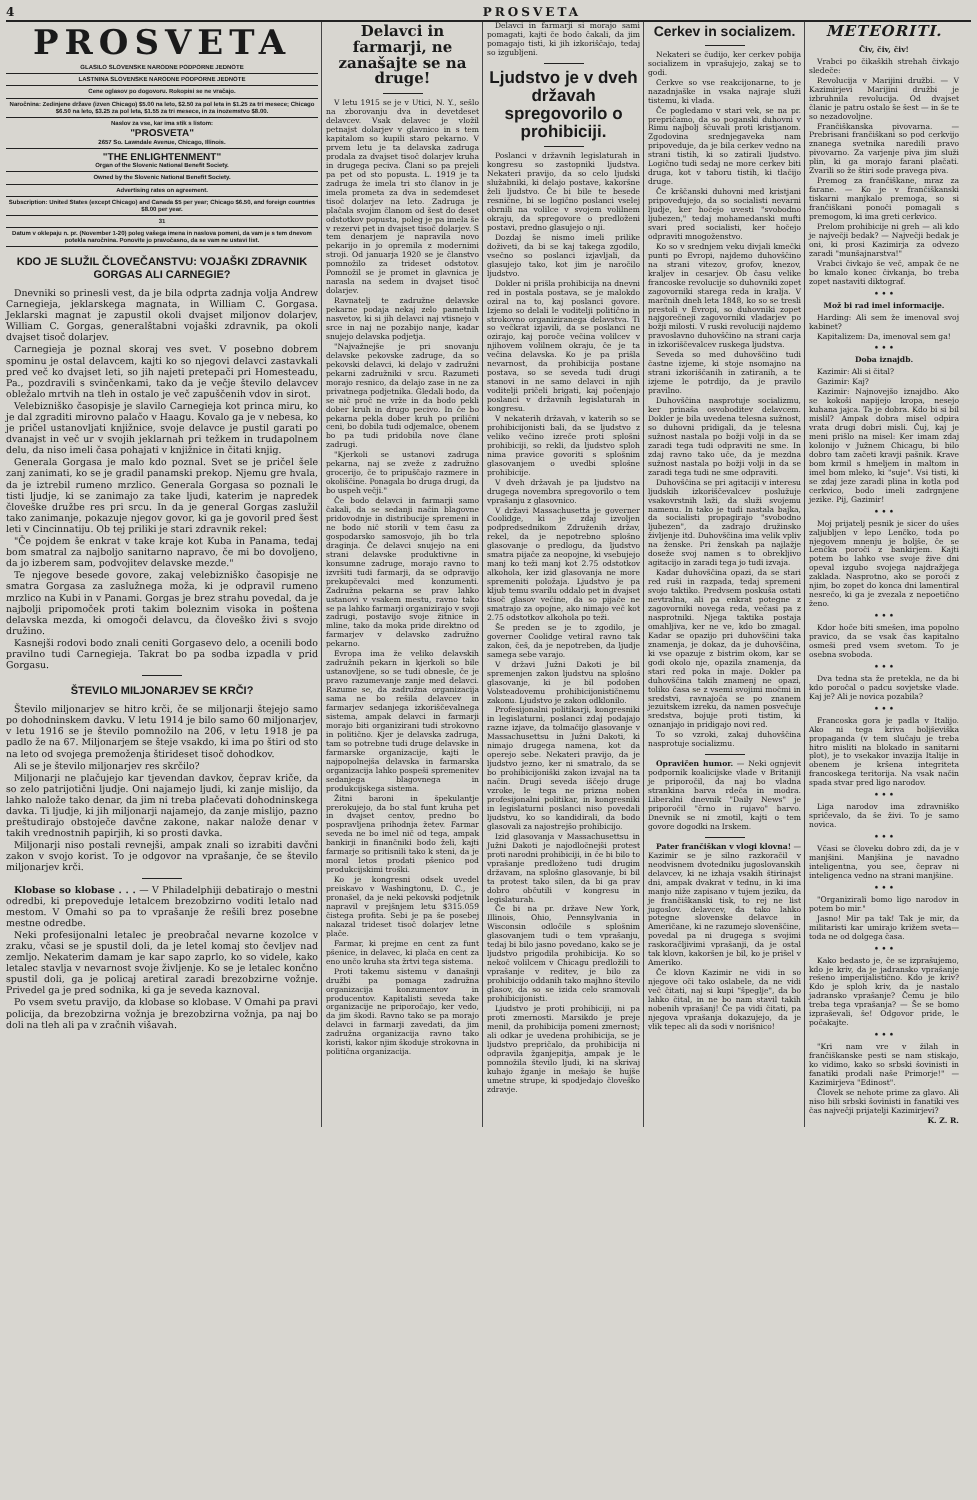4 PROSVETA
PROSVETA
GLASILO SLOVENSKE NARODNE PODPORNE JEDNOTE
LASTNINA SLOVENSKE NARODNE PODPORNE JEDNOTE
Cene oglasov po dogovoru. Rokopisi se ne vračajo.
Naročnina: Zedinjene države (izven Chicago) $5.00 na leto, $2.50 za pol leta in $1.25 za tri mesece; Chicago $6.50 na leto, $3.25 za pol leta, $1.55 za tri mesece, in za inozemstvo $8.00.
Naslov za vse, kar ima stik s listom:
"PROSVETA"
2657 So. Lawndale Avenue, Chicago, Illinois.
"THE ENLIGHTENMENT"
Organ of the Slovenic National Benefit Society.
Owned by the Slovenic National Benefit Society.
Advertising rates on agreement.
Subscription: United States (except Chicago) and Canada $5 per year; Chicago $6.50, and foreign countries $8.00 per year.
31
Datum v oklepaju n. pr. (November 1-20) poleg vašega imena in naslova pomeni, da vam je s tem dnevom potekla naročnina. Ponovite jo pravočasno, da se vam ne ustavi list.
KDO JE SLUŽIL ČLOVEČANSTVU: VOJAŠKI ZDRAVNIK GORGAS ALI CARNEGIE?
Dnevniki so prinesli vest, da je bila odprta zadnja volja Andrew Carnegieja, jeklarskega magnata, in William C. Gorgasa. Jeklarski magnat je zapustil okoli dvajset miljonov dolarjev, William C. Gorgas, generalštabni vojaški zdravnik, pa okoli dvajset tisoč dolarjev.
Carnegieja je poznal skoraj ves svet. V posebno dobrem spominu je ostal delavcem, kajti ko so njegovi delavci zastavkali pred več ko dvajset leti, so jih najeti pretepači pri Homesteadu, Pa., pozdravili s svinčenkami, tako da je večje število delavcev obležalo mrtvih na tleh in ostalo je več zapuščenih vdov in sirot.
Velebizniško časopisje je slavilo Carnegieja kot princa miru, ko je dal zgraditi mirovno palačo v Haagu. Kovalo ga je v nebesa, ko je pričel ustanovljati knjižnice, svoje delavce je pustil garati po dvanajst in več ur v svojih jeklarnah pri težkem in trudapolnem delu, da niso imeli časa pohajati v knjižnice in čitati knjig.
Generala Gorgasa je malo kdo poznal. Svet se je pričel šele zanj zanimati, ko se je gradil panamski prekop. Njemu gre hvala, da je iztrebil rumeno mrzlico. Generala Gorgasa so poznali le tisti ljudje, ki se zanimajo za take ljudi, katerim je napredek človeške družbe res pri srcu. In da je general Gorgas zaslužil tako zanimanje, pokazuje njegov govor, ki ga je govoril pred šest leti v Cincinnatiju. Ob tej priliki je stari zdravnik rekel:
"Če pojdem še enkrat v take kraje kot Kuba in Panama, tedaj bom smatral za najboljo sanitarno napravo, če mi bo dovoljeno, da jo izberem sam, podvojitev delavske mezde."
Te njegove besede govore, zakaj velebizniško časopisje ne smatra Gorgasa za zaslužnega moža, ki je odpravil rumeno mrzlico na Kubi in v Panami. Gorgas je brez strahu povedal, da je najbolji pripomoček proti takim boleznim visoka in poštena delavska mezda, ki omogoči delavcu, da človeško živi s svojo družino.
Kasnejši rodovi bodo znali ceniti Gorgasevo delo, a ocenili bodo pravilno tudi Carnegieja. Takrat bo pa sodba izpadla v prid Gorgasu.
ŠTEVILO MILJONARJEV SE KRČI?
Število miljonarjev se hitro krči, če se miljonarji štejejo samo po dohodninskem davku. V letu 1914 je bilo samo 60 miljonarjev, v letu 1916 se je število pomnožilo na 206, v letu 1918 je pa padlo že na 67. Miljonarjem se šteje vsakdo, ki ima po štiri od sto na leto od svojega premoženja štirideset tisoč dohodkov.
Ali se je število miljonarjev res skrčilo?
Miljonarji ne plačujejo kar tjevendan davkov, čeprav kriče, da so zelo patrijotični ljudje. Oni najamejo ljudi, ki zanje mislijo, da lahko naložе tako denar, da jim ni treba plačevati dohodninskega davka. Ti ljudje, ki jih miljonarji najamejo, da zanje mislijo, pazno preštudirajo obstoječe davčne zakone, nakar naložе denar v takih vrednostnih papirjih, ki so prosti davka.
Miljonarji niso postali revnejši, ampak znali so izrabiti davčni zakon v svojo korist. To je odgovor na vprašanje, če se število miljonarjev krči.
Klobase so klobase . . . — V Philadelphiji debatirajo o mestni odredbi, ki prepoveduje letalcem brezobzirno voditi letalo nad mestom. V Omahi so pa to vprašanje že rešili brez posebne mestne odredbe.
Neki profesijonalni letalec je preobračal nevarne kozolce v zraku, včasi se je spustil doli, da je letel komaj sto čevljev nad zemljo. Nekaterim damam je kar sapo zaprlo, ko so videle, kako letalec stavlja v nevarnost svoje življenje. Ko se je letalec končno spustil doli, ga je policaj aretiral zaradi brezobzirne vožnje. Privedel ga je pred sodnika, ki ga je seveda kaznoval.
Po vsem svetu pravijo, da klobase so klobase. V Omahi pa pravi policija, da brezobzirna vožnja je brezobzirna vožnja, pa naj bo doli na tleh ali pa v zračnih višavah.
Delavci in farmarji, ne zanašajte se na druge!
V letu 1915 se je v Utici, N. Y., sešlo na zborovanju dva in devetdeset delavcev. Vsak delavec je vložil petnajst dolarjev v glavnico in s tem kapitalom so kupili staro pekarno. V prvem letu je ta delavska zadruga prodala za dvajset tisoč dolarjev kruha in drugega peciva. Člani so pa prejeli pa pet od sto popusta. L. 1919 je ta zadruga že imela tri sto članov in je imela prometa za dva in sedemdeset tisoč dolarjev na leto. Zadruga je plačala svojim članom od šest do deset odstotkov popusta, poleg je pa imela še v rezervi pet in dvajset tisoč dolarjev. S tem denarjem je napravila novo pekarijo in jo opremila z modernimi stroji. Od januarja 1920 se je članstvo pomnožilo za trideset odstotov. Pomnožil se je promet in glavnica je narasla na sedem in dvajset tisoč dolarjev.
Ravnatelj te zadružne delavske pekarne podaja nekaj zelo pametnih nasvetov, ki si jih delavci naj vtisnejo v srce in naj ne pozabijo nanje, kadar snujejo delavska podjetja.
"Najvažnejše je pri snovanju delavske pekovske zadruge, da so pekovski delavci, ki delajo v zadružni pekarni zadružniki v srcu. Razumeti morajo resnico, da delajo zase in ne za privatnega podjetnika. Gledali bodo, da se nič proč ne vrže in da bodo pekli dober kruh in drugo pecivo. In če bo pekarna pekla dober kruh po prilični ceni, bo dobila tudi odjemalce, obenem bo pa tudi pridobila nove člane zadrugi.
"Kjerkoli se ustanovi zadruga pekarna, naj se zveže z zadružno grocerijo, če to pripuščajo razmere in okoliščine. Ponagala bo druga drugi, da bo uspeh večji."
Če bodo delavci in farmarji samo čakali, da se sedanji način blagovne pridovodnje in distribucije spremeni in ne bodo nič storili v tem času za gospodarsko samosvojo, jih bo trla draginja. Če delavci snujejo na eni strani delavske produktivne in konsumne zadruge, morajo ravno to izvršiti tudi farmarji, da se odpravijo prekupčevalci med konzumenti. Zadružna pekarna se prav lahko ustanovi v vsakem mestu, ravno tako se pa lahko farmarji organizirajo v svoji zadrugi, postavijo svoje žitnice in mline, tako da moka pride direktno od farmarjev v delavsko zadružno pekarno.
Evropa ima že veliko delavskih zadružnih pekarn in kjerkoli so bile ustanovljene, so se tudi obnesle, če je pravo razumevanje zanje med delavci. Razume se, da zadružna organizacija sama ne bo rešila delavcev in farmarjev sedanjega izkoriščevalnega sistema, ampak delavci in farmarji morajo biti organizirani tudi strokovno in politično. Kjer je delavska zadruga, tam so potrebne tudi druge delavske in farmarske organizacije, kajti le najpopolnejša delavska in farmarska organizacija lahko pospeši spremenitev sedanjega blagovnega in produkcijskega sistema.
Žitni baroni in špekulantje prerokujejo, da bo stal funt kruha pet in dvajset centov, predno bo pospravljena prihodnja žetev. Farmar seveda ne bo imel nič od tega, ampak bankirji in finančniki bodo želi, kajti farmarje so pritisnili tako k steni, da je moral letos prodati pšenico pod produkcijskimi troški.
Ko je kongresni odsek uvedel preiskavo v Washingtonu, D. C., je pronašel, da je neki pekovski podjetnik napravil v prejšnjem letu $315.059 čistega profita. Sebi je pa še posebej nakazal trideset tisoč dolarjev letne plače.
Farmar, ki prejme en cent za funt pšenice, in delavec, ki plača en cent za eno unčo kruha sta žrtvi tega sistema.
Proti takemu sistemu v današnji družbi pa pomaga zadružna organizacija konzumentov in producentov. Kapitalisti seveda take organizacije ne priporočajo, ker vedo, da jim škodi. Ravno tako se pa morajo delavci in farmarji zavedati, da jim zadružna organizacija ravno tako koristi, kakor njim škoduje strokovna in politična organizacija.
Delavci in farmarji si morajo sami pomagati, kajti če bodo čakali, da jim pomagajo tisti, ki jih izkoriščajo, tedaj so izgubljeni.
Ljudstvo je v dveh državah spregovorilo o prohibiciji.
Poslanci v državnih legislaturah in kongresu so zastopniki ljudstva. Nekateri pravijo, da so celo ljudski služabniki, ki delajo postave, kakoršne želi ljudstvo. Če bi bile te besede resnične, bi se logično poslanci vselej obrnili na volilce v svojem volilnem okraju, da spregovore o predloženi postavi, predno glasujejo o nji.
Dozdaj še nismo imeli prilike doživeti, da bi se kaj takega zgodilo, vsečno so poslanci izjavljali, da glasujejo tako, kot jim je naročilo ljudstvo.
Dokler ni prišla prohibicija na dnevni red in postala postava, se je malokdo oziral na to, kaj poslanci govore. Izjemo so delali le voditelji politično in strokovno organiziranega delavstva. Ti so večkrat izjavili, da se poslanci ne ozirajo, kaj poroče večina volilcev v njihovem volilnem okraju, če je ta večina delavska. Ko je pa prišla nevarnost, da prohibicija postane postava, so se seveda tudi drugi stanovi in ne samo delavci in njih voditelji pričeli brigati, kaj počenjajo poslanci v državnih legislaturah in kongresu.
V nekaterih državah, v katerih so se prohibicijonisti bali, da se ljudstvo z veliko večino izreče proti splošni prohibiciji, so rekli, da ljudstvo sploh nima pravice govoriti s splošnim glasovanjem o uvedbi splošne prohibicije.
V dveh državah je pa ljudstvo na drugega novembra spregovorilo o tem vprašanju z glasovnico.
V državi Massachusetta je governer Coolidge, ki je zdaj izvoljen podpredsednikom Združenih držav, rekel, da je nepotrebno splošno glasovanje o predlogu, da ljudstvo smatra pijače za neopojne, ki vsebujejo manj ko teži manj kot 2.75 odstotkov alkohola, ker izid glasovanja ne more spremeniti položaja. Ljudstvo je pa kljub temu svarilu oddalo pet in dvajset tisoč glasov večine, da so pijače ne smatrajo za opojne, ako nimajo več kot 2.75 odstotkov alkohola po teži.
Še preden se je to zgodilo, je governer Coolidge vetiral ravno tak zakon, češ, da je nepotreben, da ljudje samega sebe varajo.
V državi Južni Dakoti je bil spremenjen zakon ljudstvu na splošno glasovanje, ki je bil podoben Volsteadovemu prohibicijonističnemu zakonu. Ljudstvo je zakon odklonilo.
Profesijonalni politikarji, kongresniki in legislaturni, poslanci zdaj podajajo razne izjave, da tolmačijo glasovanje v Massachusettsu in Južni Dakoti, ki nimajo drugega namena, kot da operejo sebe. Nekateri pravijo, da je ljudstvo jezno, ker ni smatralo, da se bo prohibicijoniški zakon izvajal na ta način. Drugi seveda iščejo druge vzroke, le tega ne prizna noben profesijonalni politikar, in kongresniki in legislaturni poslanci niso povedali ljudstvu, ko so kandidirali, da bodo glasovali za najostrejšo prohibicijo.
Izid glasovanja v Massachusettsu in Južni Dakoti je najodločnejši protest proti narodni prohibiciji, in če bi bilo to vprašanje predloženo tudi drugim državam, na splošno glasovanje, bi bil ta protest tako silen, da bi ga prav dobro občutili v kongresu in legislaturah.
Če bi na pr. države New York, Illinois, Ohio, Pennsylvania in Wisconsin odločile s splošnim glasovanjem tudi o tem vprašanju, tedaj bi bilo jasno povedano, kako se je ljudstvo prigodila prohibicija. Ko so nekoč volilcem v Chicagu predložili to vprašanje v reditev, je bilo za prohibicijo oddanih tako majhno število glasov, da so se izida celo sramovali prohibicijonisti.
Ljudstvo je proti prohibiciji, ni pa proti zmernosti. Marsikdo je preje menil, da prohibicija pomeni zmernost; ali odkar je uvedena prohibicija, se je ljudstvo prepričalo, da prohibicija ni odpravila žganjepitja, ampak je le pomnožila število ljudi, ki na skrivaj kuhajo žganje in mešajo še hujše umetne strupe, ki spodjedajo človeško zdravje.
Cerkev in socializem.
Nekateri se čudijo, ker cerkev pobija socializem in vprašujejo, zakaj se to godi.
Cerkve so vse reakcijonarne, to je nazadnjaške in vsaka najraje služi tistemu, ki vlada.
Če pogledamo v stari vek, se na pr. prepričamo, da so poganski duhovni v Rimu najbolj ščuvali proti kristjanom. Zgodovina srednjegaveka nam pripoveduje, da je bila cerkev vedno na strani tistih, ki so zatirali ljudstvo. Logično tudi sedaj ne more cerkev biti druga, kot v taboru tistih, ki tlačijo druge.
Če krščanski duhovni med kristjani pripovedujejo, da so socialisti nevarni ljudje, ker hočejo uvesti "svobodno ljubezen," tedaj mohamedanski mufti svari pred socialisti, ker hočejo odpraviti mnogoženstvo.
Ko so v srednjem veku divjali kmečki punti po Evropi, najdemo duhovščino na strani vitezov, grofov, knezov, kraljev in cesarjev. Ob času velike francoske revolucije so duhovniki zopet zagovorniki starega reda in kralja. V marčnih dneh leta 1848, ko so se tresli prestoli v Evropi, so duhovniki zopet najgorečneji zagovorniki vladarjev po božji milosti. V ruski revoluciji najdemo pravoslavno duhovščino na strani carja in izkoriščevalcev ruskega ljudstva.
Seveda so med duhovščino tudi častne izjeme, ki stoje nsomajno na strani izkoriščanih in zatiranih, a te izjeme le potrdijo, da je pravilo pravilno.
Duhovščina nasprotuje socializmu, ker prinaša osvoboditev delavcem. Dokler je bila uvedena telesna sužnost, so duhovni pridigali, da je telesna sužnost nastala po božji volji in da se zaradi tega tudi odpraviti ne sme. In zdaj ravno tako uče, da je mezdna sužnost nastala po božji volji in da se zaradi tega tudi ne sme odpraviti.
Duhovščina se pri agitaciji v interesu ljudskih izkoriščevalcev poslužuje vsakovrstnih laži, da služi svojemu namenu. In tako je tudi nastala bajka, da socialisti propagirajo "svobodno ljubezen", da zadrajo družinsko življenje itd. Duhovščina ima velik vpliv na ženske. Pri ženskah pa najlažje doseže svoj namen s to obrekljivo agitacijo in zaradi tega jo tudi izvaja.
Kadar duhovščina opazi, da se stari red ruši in razpada, tedaj spremeni svojo taktiko. Predvsem poskuša ostati nevtralna, ali pa enkrat potegne z zagovorniki novega reda, večasi pa z nasprotniki. Njega taktika postaja omahljiva, ker ne ve, kdo bo zmagal. Kadar se opazijo pri duhovščini taka znamenja, je dokaz, da je duhovščina, ki vse opazuje z bistrim okom, kar se godi okolo nje, opazila znamenja, da stari red poka in maje. Dokler pa duhovščina takih znamenj ne opazi, toliko časa se z vsemi svojimi močmi in sredstvi, ravnajoča se po znanem jezuitskem izreku, da namen posvečuje sredstva, bojuje proti tistim, ki oznanjajo in pridigajo novi red.
To so vzroki, zakaj duhovščina nasprotuje socializmu.
Opravičen humor. — Neki ognjevit podpornik koalicijske vlade v Britaniji je priporočil, da naj bo vladna strankina barva rdeča in modra. Liberalni dnevnik "Daily News" je priporočil "črno in rujavo" barvo. Dnevnik se ni zmotil, kajti o tem govore dogodki na Irskem.
Pater frančiškan v vlogi klovna! — Kazimir se je silno razkoračil v neodvisnem dvotedniku jugoslovanskih delavcev, ki ne izhaja vsakih štirinajst dni, ampak dvakrat v tednu, in ki ima manjo niže zapisano v tujem jeziku, da je frančiškanski tisk, to rej ne list jugoslov. delavcev, da tako lahko potegne slovenske delavce in Američane, ki ne razumejo slovenščine, povedal pa ni drugega s svojimi raskoračljivimi vprašanji, da je ostal tak klovn, kakoršen je bil, ko je prišel v Ameriko.
Če klovn Kazimir ne vidi in so njegove oči tako oslabele, da ne vidi več čitati, naj si kupi "špeglje", da bo lahko čital, in ne bo nam stavil takih nobenih vprašanj! Če pa vidi čitati, pa njegova vprašanja dokazujejo, da je vlik tepec ali da sodi v norišnico!
METEORITI.
Čiv, čiv, čiv!
Vrabci po čikaških strehah čivkajo sledeče:
Revolucija v Marijini družbi. — V Kazimirjevi Marijini družbi je izbruhnila revolucija. Od dvajset članic je patru ostalo še šest — in še te so nezadovoljne.
Frančiškanska pivovarna. — Prebrisani frančiškani so pod cerkvijo znanega svetnika naredili pravo pivovarno. Za varjenje piva jim služi plin, ki ga morajo farani plačati. Zvarili so že štiri sode pravega piva.
Premog za frančiškane, mraz za farane. — Ko je v frančiškanski tiskarni manjkalo premoga, so si frančiškani ponoči pomagali s premogom, ki ima greti cerkvico.
Prelom prohibicije ni greh — ali kdo je največji bedak? — Največji bedak je oni, ki prosi Kazimirja za odvezo zaradi "munšajnarstva!"
Vrabci čivkajo še več, ampak če ne bo kmalo konec čivkanja, bo treba zopet nastaviti diktograf.
• • •
Mož bi rad imel informacije.
Harding: Ali sem že imenoval svoj kabinet?
Kapitalizem: Da, imenoval sem ga!
• • •
Doba iznajdb.
Kazimir: Ali si čital?
Gazimir: Kaj?
Kazimir: Najnovejšo iznajdbo. Ako se kokoši napijejo kropa, nesejo kuhana jajca. Ta je dobra. Kdo bi si bil mislil? Ampak dobra misel odpira vrata drugi dobri misli. Čuj, kaj je meni prišlo na misel: Ker imam zdaj kolonijo v Južnem Chicagu, bi bilo dobro tam začeti kravji pašnik. Krave bom krmil s hmeljem in maltom in imel bom mleko, ki "suje". Vsi tisti, ki se zdaj jeze zaradi plina in kotla pod cerkvico, bodo imeli zadrgnjene jezike. Pij, Gazimir!
• • •
Moj prijatelj pesnik je sicer do ušes zaljubljen v lepo Lenčko, toda po njegovem mnenju je boljše, če se Lenčka poroči z bankirjem. Kajti potem bo lahko vse svoje žive dni opeval izgubo svojega najdražjega zaklada. Nasprotno, ako se poroči z njim, bo zopet do konca dni lamentiral nesrečo, ki ga je zvezala z nepoetičnо ženo.
• • •
Kdor hoče biti smešen, ima popolno pravico, da se vsak čas kapitalno osmeši pred vsem svetom. To je osebna svoboda.
• • •
Dva tedna sta že pretekla, ne da bi kdo poročal o padcu sovjetske vlade. Kaj je? Ali je novica pozabila?
• • •
Francoska gora je padla v Italijo. Ako ni tega kriva boljševiška propaganda (v tem slučaju je treba hitro misliti na blokado in sanitarni plot), je to vsekakor invazija Italije in obenem je kršena integriteta francoskega teritorija. Na vsak način spada stvar pred ligo narodov.
• • •
Liga narodov ima zdravniško spričevalo, da še živi. To je samo novica.
• • •
Včasi se človeku dobro zdi, da je v manjšini. Manjšina je navadno inteligentna, you see, čeprav ni inteligenca vedno na strani manjšine.
• • •
"Organizirali bomo ligo narodov in potem bo mir."
Jasno! Mir pa tak! Tak je mir, da militaristi kar umirajo križem sveta— toda ne od dolgega časa.
• • •
Kako bedasto je, če se izprašujemo, kdo je kriv, da je jadransko vprašanje rešeno imperijalistično. Kdo je kriv? Kdo je sploh kriv, da je nastalo jadransko vprašanje? Čemu je bilo treba tega vprašanja? — Še se bomo izpraševali, še! Odgovor pride, le počakajte.
• • •
"Kri nam vre v žilah in frančiškanske pesti se nam stiskajo, ko vidimo, kako so srbski šovinisti in fanatiki prodali naše Primorje!" — Kazimirjeva "Edinost".
Človek se nehote prime za glavo. Ali niso bili srbski šovinisti in fanatiki ves čas največji prijatelji Kazimirjevi?
K. Z. R.